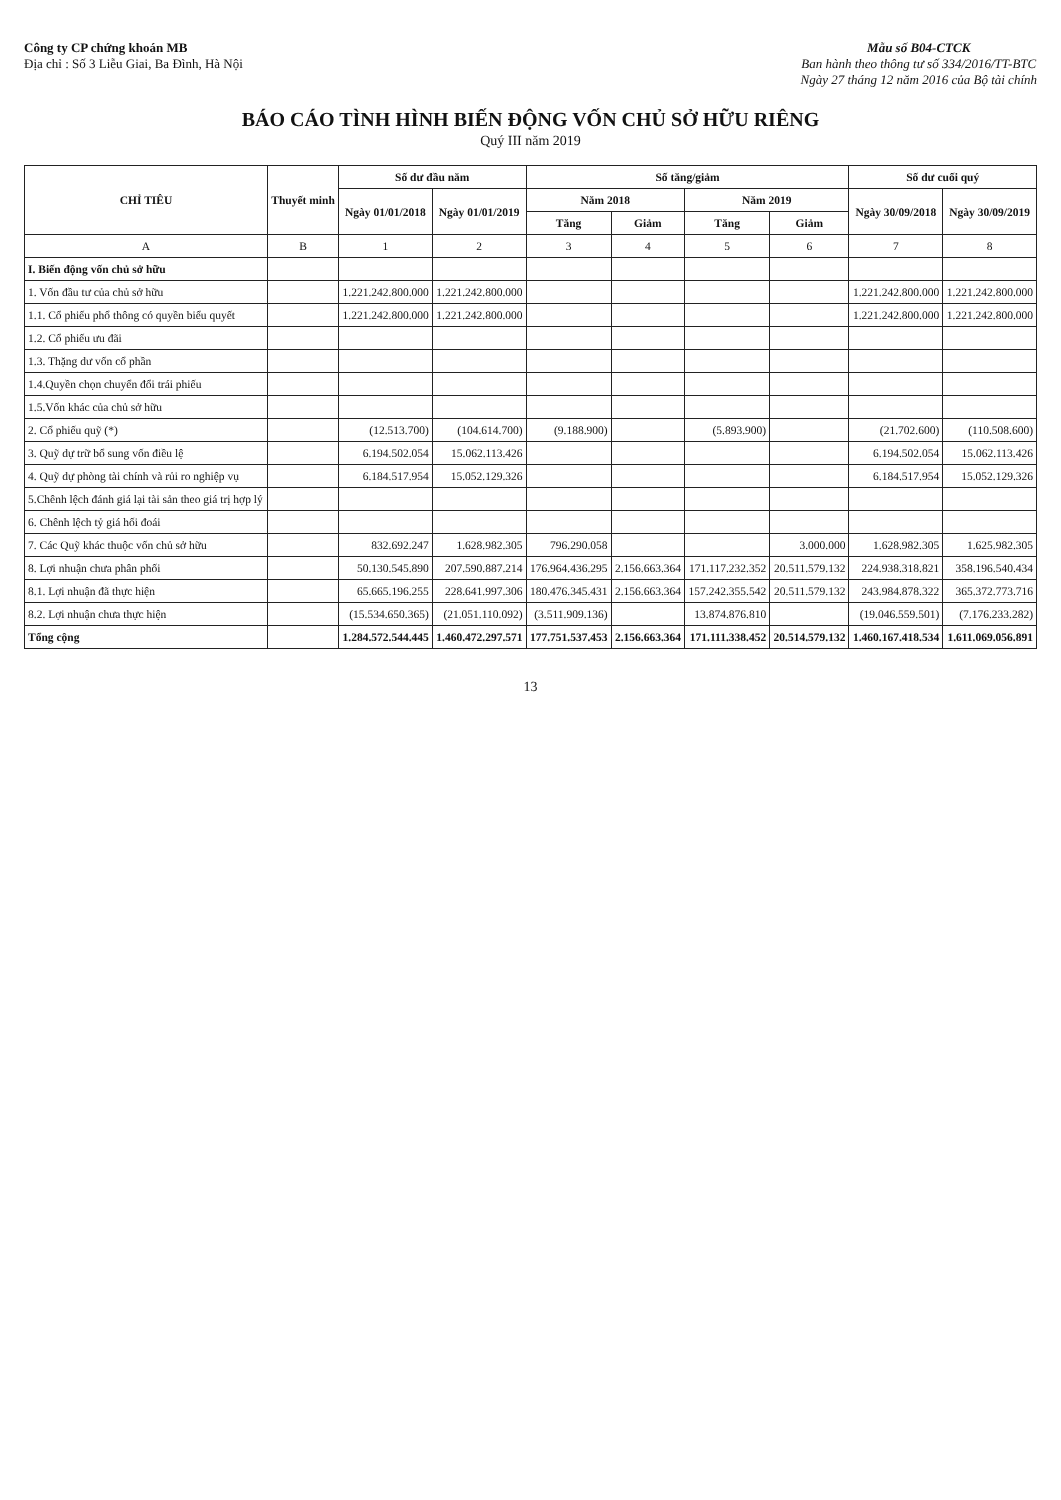Công ty CP chứng khoán MB
Địa chỉ : Số 3 Liễu Giai, Ba Đình, Hà Nội
Mẫu số B04-CTCK
Ban hành theo thông tư số 334/2016/TT-BTC
Ngày 27 tháng 12 năm 2016 của Bộ tài chính
BÁO CÁO TÌNH HÌNH BIẾN ĐỘNG VỐN CHỦ SỞ HỮU RIÊNG
Quý III năm 2019
| CHỈ TIÊU | Thuyết minh | Số dư đầu năm | | Số tăng/giảm | | | | Số dư cuối quý | |
| --- | --- | --- | --- | --- | --- | --- | --- | --- | --- |
| | | Ngày 01/01/2018 | Ngày 01/01/2019 | Năm 2018 | | Năm 2019 | | Ngày 30/09/2018 | Ngày 30/09/2019 |
| | | | | Tăng | Giảm | Tăng | Giảm | | |
| A | B | 1 | 2 | 3 | 4 | 5 | 6 | 7 | 8 |
| I. Biến động vốn chủ sở hữu | | | | | | | | | |
| 1. Vốn đầu tư của chủ sở hữu | | 1.221.242.800.000 | 1.221.242.800.000 | | | | | 1.221.242.800.000 | 1.221.242.800.000 |
| 1.1. Cổ phiếu phổ thông có quyền biểu quyết | | 1.221.242.800.000 | 1.221.242.800.000 | | | | | 1.221.242.800.000 | 1.221.242.800.000 |
| 1.2. Cổ phiếu ưu đãi | | | | | | | | | |
| 1.3. Thặng dư vốn cổ phần | | | | | | | | | |
| 1.4.Quyền chọn chuyển đổi trái phiếu | | | | | | | | | |
| 1.5.Vốn khác của chủ sở hữu | | | | | | | | | |
| 2. Cổ phiếu quỹ (*) | | (12.513.700) | (104.614.700) | (9.188.900) | | (5.893.900) | | (21.702.600) | (110.508.600) |
| 3. Quỹ dự trữ bổ sung vốn điều lệ | | 6.194.502.054 | 15.062.113.426 | | | | | 6.194.502.054 | 15.062.113.426 |
| 4. Quỹ dự phòng tài chính và rủi ro nghiệp vụ | | 6.184.517.954 | 15.052.129.326 | | | | | 6.184.517.954 | 15.052.129.326 |
| 5.Chênh lệch đánh giá lại tài sản theo giá trị hợp lý | | | | | | | | | |
| 6. Chênh lệch tỷ giá hối đoái | | | | | | | | | |
| 7. Các Quỹ khác thuộc vốn chủ sở hữu | | 832.692.247 | 1.628.982.305 | 796.290.058 | | | 3.000.000 | 1.628.982.305 | 1.625.982.305 |
| 8. Lợi nhuận chưa phân phối | | 50.130.545.890 | 207.590.887.214 | 176.964.436.295 | 2.156.663.364 | 171.117.232.352 | 20.511.579.132 | 224.938.318.821 | 358.196.540.434 |
| 8.1. Lợi nhuận đã thực hiện | | 65.665.196.255 | 228.641.997.306 | 180.476.345.431 | 2.156.663.364 | 157.242.355.542 | 20.511.579.132 | 243.984.878.322 | 365.372.773.716 |
| 8.2. Lợi nhuận chưa thực hiện | | (15.534.650.365) | (21.051.110.092) | (3.511.909.136) | | 13.874.876.810 | | (19.046.559.501) | (7.176.233.282) |
| Tổng cộng | | 1.284.572.544.445 | 1.460.472.297.571 | 177.751.537.453 | 2.156.663.364 | 171.111.338.452 | 20.514.579.132 | 1.460.167.418.534 | 1.611.069.056.891 |
13